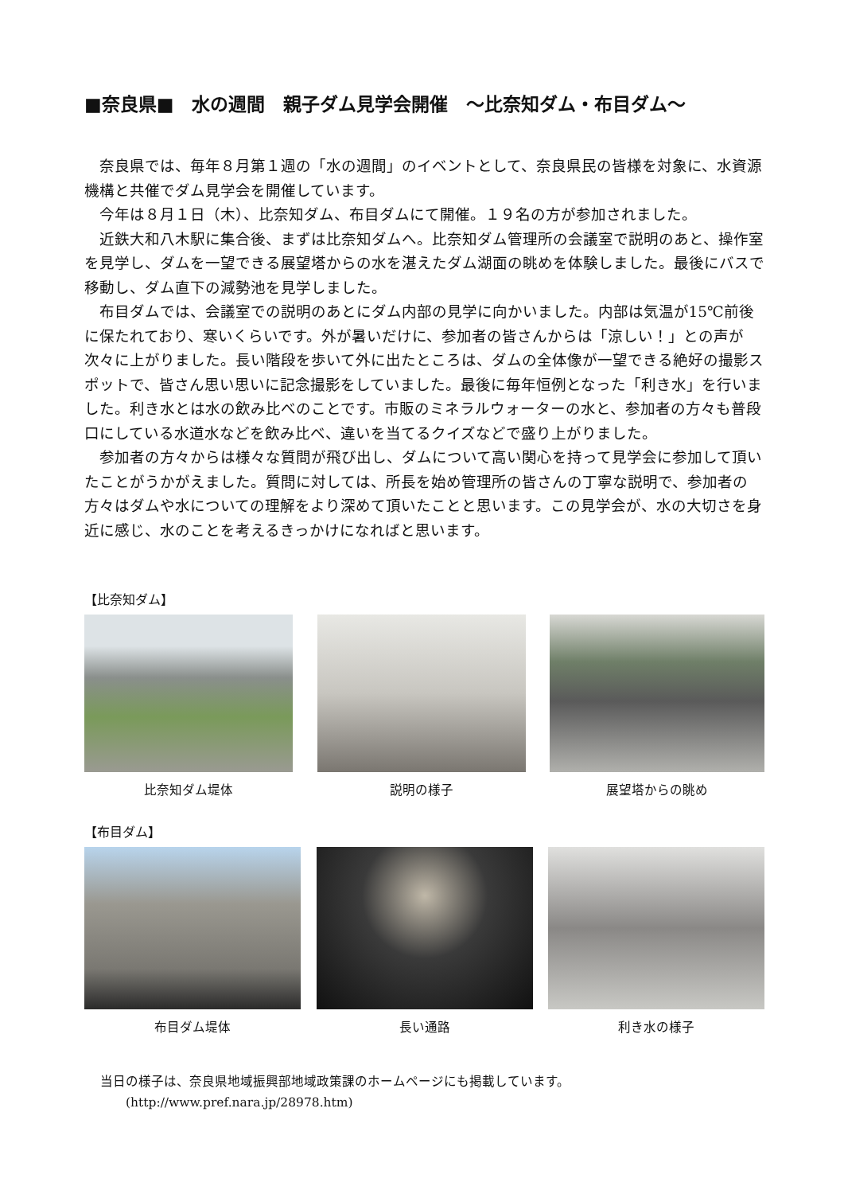■奈良県■　水の週間　親子ダム見学会開催　～比奈知ダム・布目ダム～
奈良県では、毎年８月第１週の「水の週間」のイベントとして、奈良県民の皆様を対象に、水資源機構と共催でダム見学会を開催しています。
今年は８月１日（木）、比奈知ダム、布目ダムにて開催。１９名の方が参加されました。
近鉄大和八木駅に集合後、まずは比奈知ダムへ。比奈知ダム管理所の会議室で説明のあと、操作室を見学し、ダムを一望できる展望塔からの水を湛えたダム湖面の眺めを体験しました。最後にバスで移動し、ダム直下の減勢池を見学しました。
布目ダムでは、会議室での説明のあとにダム内部の見学に向かいました。内部は気温が15℃前後に保たれており、寒いくらいです。外が暑いだけに、参加者の皆さんからは「涼しい！」との声が次々に上がりました。長い階段を歩いて外に出たところは、ダムの全体像が一望できる絶好の撮影スポットで、皆さん思い思いに記念撮影をしていました。最後に毎年恒例となった「利き水」を行いました。利き水とは水の飲み比べのことです。市販のミネラルウォーターの水と、参加者の方々も普段口にしている水道水などを飲み比べ、違いを当てるクイズなどで盛り上がりました。
参加者の方々からは様々な質問が飛び出し、ダムについて高い関心を持って見学会に参加して頂いたことがうかがえました。質問に対しては、所長を始め管理所の皆さんの丁寧な説明で、参加者の方々はダムや水についての理解をより深めて頂いたことと思います。この見学会が、水の大切さを身近に感じ、水のことを考えるきっかけになればと思います。
【比奈知ダム】
比奈知ダム堤体 説明の様子 展望塔からの眺め
【布目ダム】
布目ダム堤体 長い通路 利き水の様子
当日の様子は、奈良県地域振興部地域政策課のホームページにも掲載しています。
　　(http://www.pref.nara.jp/28978.htm)